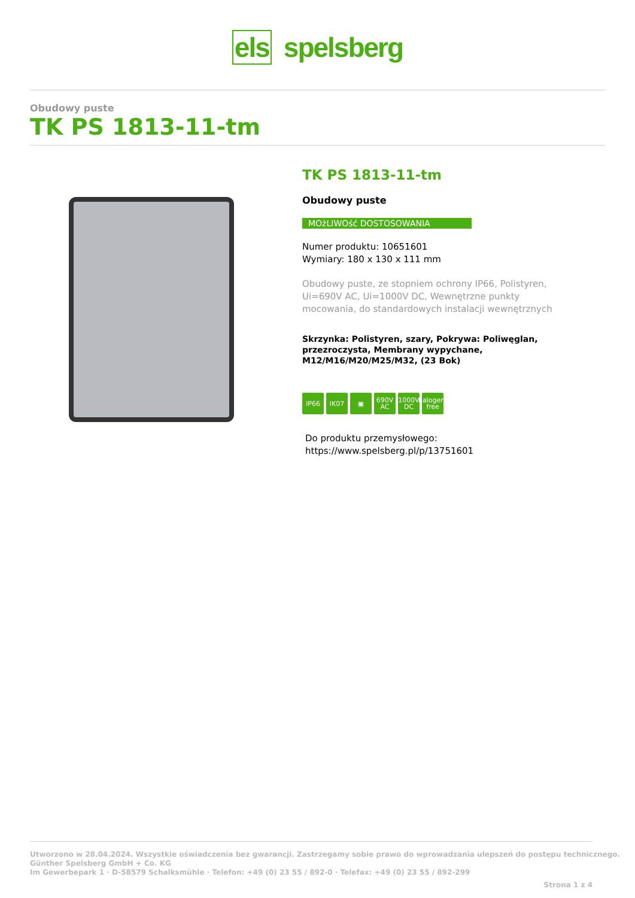els spelsberg
Obudowy puste
TK PS 1813-11-tm
TK PS 1813-11-tm
Obudowy puste
MOżLIWOść DOSTOSOWANIA
Numer produktu: 10651601
Wymiary: 180 x 130 x 111 mm
Obudowy puste, ze stopniem ochrony IP66, Polistyren, Ui=690V AC, Ui=1000V DC, Wewnętrzne punkty mocowania, do standardowych instalacji wewnętrznych
Skrzynka: Polistyren, szary, Pokrywa: Poliwęglan, przezroczysta, Membrany wypychane, M12/M16/M20/M25/M32, (23 Bok)
IP66 IK07 ▣ 690V AC 1000V DC halogen-free
Do produktu przemysłowego:
https://www.spelsberg.pl/p/13751601
Utworzono w 28.04.2024. Wszystkie oświadczenia bez gwarancji. Zastrzegamy sobie prawo do wprowadzania ulepszeń do postępu technicznego.
Günther Spelsberg GmbH + Co. KG
Im Gewerbepark 1 · D-58579 Schalksmühle · Telefon: +49 (0) 23 55 / 892-0 · Telefax: +49 (0) 23 55 / 892-299
Strona 1 z 4